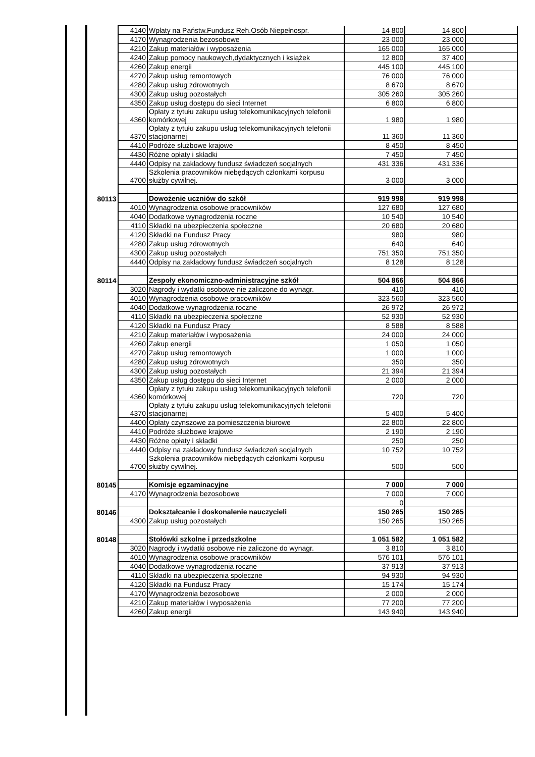| | 4140 | Wpłaty na Państw.Fundusz Reh.Osób Niepełnospr. | 14 800 | 14 800 | |
| | 4170 | Wynagrodzenia bezosobowe | 23 000 | 23 000 | |
| | 4210 | Zakup materiałów i wyposażenia | 165 000 | 165 000 | |
| | 4240 | Zakup pomocy naukowych,dydaktycznych i książek | 12 800 | 37 400 | |
| | 4260 | Zakup energii | 445 100 | 445 100 | |
| | 4270 | Zakup usług remontowych | 76 000 | 76 000 | |
| | 4280 | Zakup usług zdrowotnych | 8 670 | 8 670 | |
| | 4300 | Zakup usług pozostałych | 305 260 | 305 260 | |
| | 4350 | Zakup usług dostępu do sieci Internet | 6 800 | 6 800 | |
| | 4360 | Opłaty z tytułu zakupu usług telekomunikacyjnych telefonii komórkowej | 1 980 | 1 980 | |
| | 4370 | Opłaty z tytułu zakupu usług telekomunikacyjnych telefonii stacjonarnej | 11 360 | 11 360 | |
| | 4410 | Podróże służbowe krajowe | 8 450 | 8 450 | |
| | 4430 | Różne opłaty i składki | 7 450 | 7 450 | |
| | 4440 | Odpisy na zakładowy fundusz świadczeń socjalnych | 431 336 | 431 336 | |
| | 4700 | Szkolenia pracowników niebędących członkami korpusu służby cywilnej. | 3 000 | 3 000 | |
| 80113 | | Dowożenie uczniów do szkół | 919 998 | 919 998 | |
| | 4010 | Wynagrodzenia osobowe pracowników | 127 680 | 127 680 | |
| | 4040 | Dodatkowe wynagrodzenia roczne | 10 540 | 10 540 | |
| | 4110 | Składki na ubezpieczenia społeczne | 20 680 | 20 680 | |
| | 4120 | Składki na Fundusz Pracy | 980 | 980 | |
| | 4280 | Zakup usług zdrowotnych | 640 | 640 | |
| | 4300 | Zakup usług pozostałych | 751 350 | 751 350 | |
| | 4440 | Odpisy na zakładowy fundusz świadczeń socjalnych | 8 128 | 8 128 | |
| 80114 | | Zespoły ekonomiczno-administracyjne szkół | 504 866 | 504 866 | |
| | 3020 | Nagrody i wydatki osobowe nie zaliczone do wynagr. | 410 | 410 | |
| | 4010 | Wynagrodzenia osobowe pracowników | 323 560 | 323 560 | |
| | 4040 | Dodatkowe wynagrodzenia roczne | 26 972 | 26 972 | |
| | 4110 | Składki na ubezpieczenia społeczne | 52 930 | 52 930 | |
| | 4120 | Składki na Fundusz Pracy | 8 588 | 8 588 | |
| | 4210 | Zakup materiałów i wyposażenia | 24 000 | 24 000 | |
| | 4260 | Zakup energii | 1 050 | 1 050 | |
| | 4270 | Zakup usług remontowych | 1 000 | 1 000 | |
| | 4280 | Zakup usług zdrowotnych | 350 | 350 | |
| | 4300 | Zakup usług pozostałych | 21 394 | 21 394 | |
| | 4350 | Zakup usług dostępu do sieci Internet | 2 000 | 2 000 | |
| | 4360 | Opłaty z tytułu zakupu usług telekomunikacyjnych telefonii komórkowej | 720 | 720 | |
| | 4370 | Opłaty z tytułu zakupu usług telekomunikacyjnych telefonii stacjonarnej | 5 400 | 5 400 | |
| | 4400 | Opłaty czynszowe za pomieszczenia biurowe | 22 800 | 22 800 | |
| | 4410 | Podróże służbowe krajowe | 2 190 | 2 190 | |
| | 4430 | Różne opłaty i składki | 250 | 250 | |
| | 4440 | Odpisy na zakładowy fundusz świadczeń socjalnych | 10 752 | 10 752 | |
| | 4700 | Szkolenia pracowników niebędących członkami korpusu służby cywilnej. | 500 | 500 | |
| 80145 | | Komisje egzaminacyjne | 7 000 | 7 000 | |
| | 4170 | Wynagrodzenia bezosobowe | 7 000 | 7 000 | |
| | | | 0 | | |
| 80146 | | Dokształcanie i doskonalenie nauczycieli | 150 265 | 150 265 | |
| | 4300 | Zakup usług pozostałych | 150 265 | 150 265 | |
| 80148 | | Stołówki szkolne i przedszkolne | 1 051 582 | 1 051 582 | |
| | 3020 | Nagrody i wydatki osobowe nie zaliczone do wynagr. | 3 810 | 3 810 | |
| | 4010 | Wynagrodzenia osobowe pracowników | 576 101 | 576 101 | |
| | 4040 | Dodatkowe wynagrodzenia roczne | 37 913 | 37 913 | |
| | 4110 | Składki na ubezpieczenia społeczne | 94 930 | 94 930 | |
| | 4120 | Składki na Fundusz Pracy | 15 174 | 15 174 | |
| | 4170 | Wynagrodzenia bezosobowe | 2 000 | 2 000 | |
| | 4210 | Zakup materiałów i wyposażenia | 77 200 | 77 200 | |
| | 4260 | Zakup energii | 143 940 | 143 940 | |